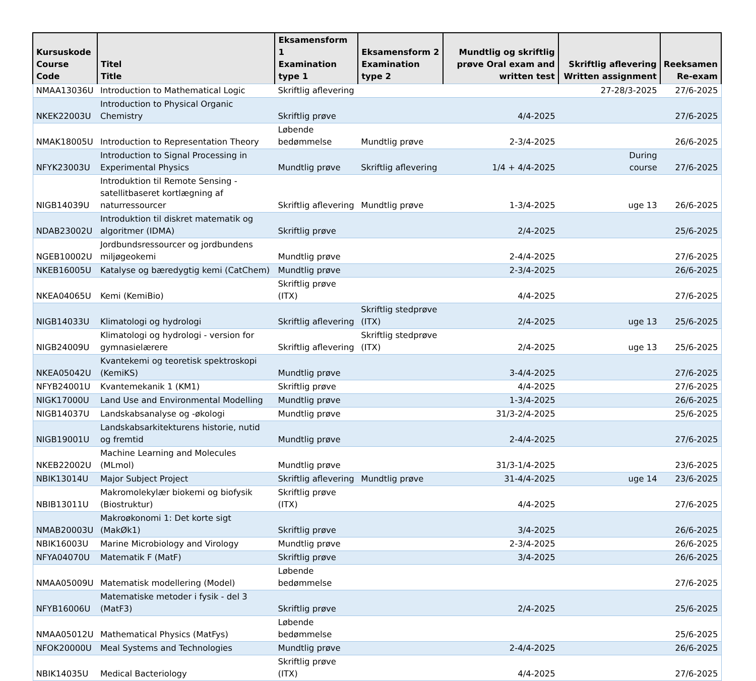| Kursuskode Course Code | Titel Title | Eksamensform 1 Examination type 1 | Eksamensform 2 Examination type 2 | Mundtlig og skriftlig prøve Oral exam and written test | Skriftlig aflevering Written assignment | Reeksamen Re-exam |
| --- | --- | --- | --- | --- | --- | --- |
| NMAA13036U | Introduction to Mathematical Logic | Skriftlig aflevering | | | 27-28/3-2025 | 27/6-2025 |
| NKEK22003U | Introduction to Physical Organic Chemistry | Skriftlig prøve | | 4/4-2025 | | 27/6-2025 |
| NMAK18005U | Introduction to Representation Theory | Løbende bedømmelse | Mundtlig prøve | 2-3/4-2025 | | 26/6-2025 |
| NFYK23003U | Introduction to Signal Processing in Experimental Physics | Mundtlig prøve | Skriftlig aflevering | 1/4 + 4/4-2025 | During course | 27/6-2025 |
| NIGB14039U | Introduktion til Remote Sensing - satellitbaseret kortlægning af naturressourcer | Skriftlig aflevering | Mundtlig prøve | 1-3/4-2025 | uge 13 | 26/6-2025 |
| NDAB23002U | Introduktion til diskret matematik og algoritmer (IDMA) | Skriftlig prøve | | 2/4-2025 | | 25/6-2025 |
| NGEB10002U | Jordbundsressourcer og jordbundens miljøgeokemi | Mundtlig prøve | | 2-4/4-2025 | | 27/6-2025 |
| NKEB16005U | Katalyse og bæredygtig kemi (CatChem) | Mundtlig prøve | | 2-3/4-2025 | | 26/6-2025 |
| NKEA04065U | Kemi (KemiBio) | Skriftlig prøve (ITX) | | 4/4-2025 | | 27/6-2025 |
| NIGB14033U | Klimatologi og hydrologi | Skriftlig aflevering | Skriftlig stedprøve (ITX) | 2/4-2025 | uge 13 | 25/6-2025 |
| NIGB24009U | Klimatologi og hydrologi - version for gymnasielærere | Skriftlig aflevering | Skriftlig stedprøve (ITX) | 2/4-2025 | uge 13 | 25/6-2025 |
| NKEA05042U | Kvantekemi og teoretisk spektroskopi (KemiKS) | Mundtlig prøve | | 3-4/4-2025 | | 27/6-2025 |
| NFYB24001U | Kvantemekanik 1 (KM1) | Skriftlig prøve | | 4/4-2025 | | 27/6-2025 |
| NIGK17000U | Land Use and Environmental Modelling | Mundtlig prøve | | 1-3/4-2025 | | 26/6-2025 |
| NIGB14037U | Landskabsanalyse og -økologi | Mundtlig prøve | | 31/3-2/4-2025 | | 25/6-2025 |
| NIGB19001U | Landskabsarkitekturens historie, nutid og fremtid | Mundtlig prøve | | 2-4/4-2025 | | 27/6-2025 |
| NKEB22002U | Machine Learning and Molecules (MLmol) | Mundtlig prøve | | 31/3-1/4-2025 | | 23/6-2025 |
| NBIK13014U | Major Subject Project | Skriftlig aflevering | Mundtlig prøve | 31-4/4-2025 | uge 14 | 23/6-2025 |
| NBIB13011U | Makromolekylær biokemi og biofysik (Biostruktur) | Skriftlig prøve (ITX) | | 4/4-2025 | | 27/6-2025 |
| NMAB20003U | Makroøkonomi 1: Det korte sigt (MakØk1) | Skriftlig prøve | | 3/4-2025 | | 26/6-2025 |
| NBIK16003U | Marine Microbiology and Virology | Mundtlig prøve | | 2-3/4-2025 | | 26/6-2025 |
| NFYA04070U | Matematik F (MatF) | Skriftlig prøve | | 3/4-2025 | | 26/6-2025 |
| NMAA05009U | Matematisk modellering (Model) | Løbende bedømmelse | | | | 27/6-2025 |
| NFYB16006U | Matematiske metoder i fysik - del 3 (MatF3) | Skriftlig prøve | | 2/4-2025 | | 25/6-2025 |
| NMAA05012U | Mathematical Physics (MatFys) | Løbende bedømmelse | | | | 25/6-2025 |
| NFOK20000U | Meal Systems and Technologies | Mundtlig prøve | | 2-4/4-2025 | | 26/6-2025 |
| NBIK14035U | Medical Bacteriology | Skriftlig prøve (ITX) | | 4/4-2025 | | 27/6-2025 |